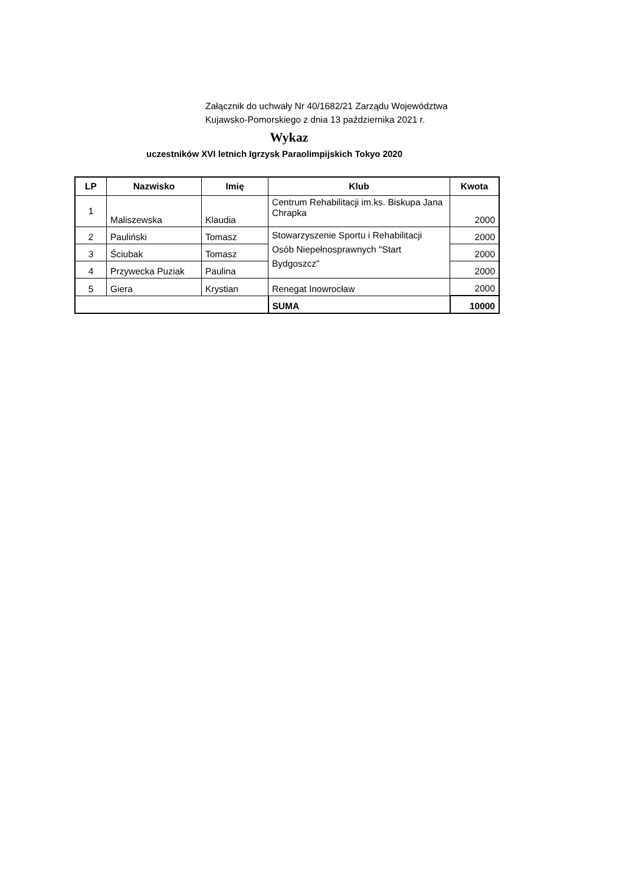Załącznik do uchwały Nr 40/1682/21 Zarządu Województwa
Kujawsko-Pomorskiego z dnia 13 października 2021 r.
Wykaz
uczestników XVI letnich Igrzysk Paraolimpijskich Tokyo 2020
| LP | Nazwisko | Imię | Klub | Kwota |
| --- | --- | --- | --- | --- |
| 1 | Maliszewska | Klaudia | Centrum Rehabilitacji im.ks. Biskupa Jana Chrapka | 2000 |
| 2 | Pauliński | Tomasz | Stowarzyszenie Sportu i Rehabilitacji Osób Niepełnosprawnych "Start Bydgoszcz" | 2000 |
| 3 | Ściubak | Tomasz | | 2000 |
| 4 | Przywecka Puziak | Paulina | | 2000 |
| 5 | Giera | Krystian | Renegat Inowrocław | 2000 |
| | | | SUMA | 10000 |